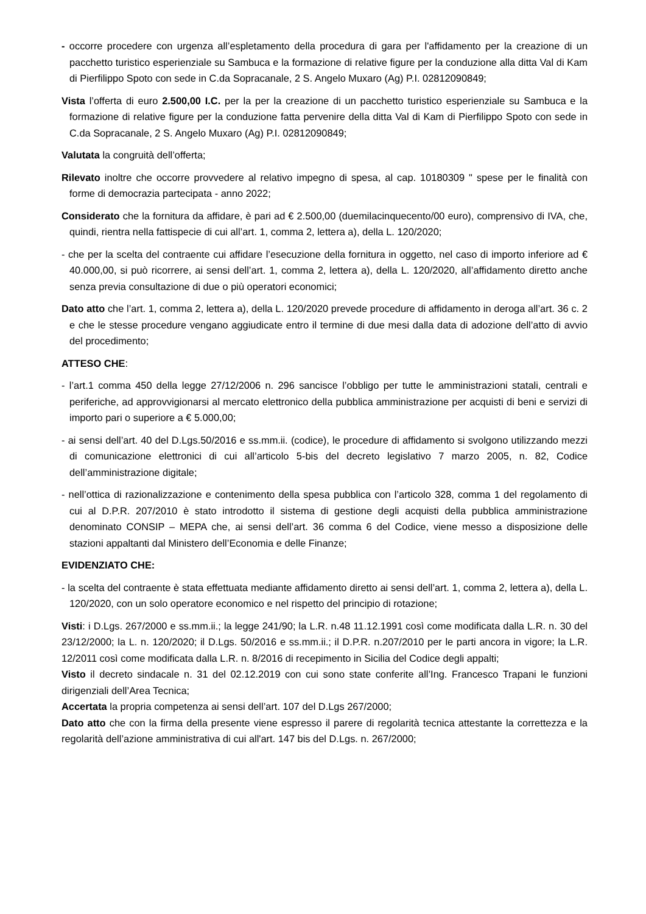- occorre procedere con urgenza all’espletamento della procedura di gara per l'affidamento per la creazione di un pacchetto turistico esperienziale su Sambuca e la formazione di relative figure per la conduzione alla ditta Val di Kam di Pierfilippo Spoto con sede in C.da Sopracanale, 2 S. Angelo Muxaro (Ag) P.I. 02812090849;
Vista l’offerta di euro 2.500,00 I.C. per la per la creazione di un pacchetto turistico esperienziale su Sambuca e la formazione di relative figure per la conduzione fatta pervenire della ditta Val di Kam di Pierfilippo Spoto con sede in C.da Sopracanale, 2 S. Angelo Muxaro (Ag) P.I. 02812090849;
Valutata la congruità dell’offerta;
Rilevato inoltre che occorre provvedere al relativo impegno di spesa, al cap. 10180309 " spese per le finalità con forme di democrazia partecipata - anno 2022;
Considerato che la fornitura da affidare, è pari ad € 2.500,00 (duemilacinquecento/00 euro), comprensivo di IVA, che, quindi, rientra nella fattispecie di cui all’art. 1, comma 2, lettera a), della L. 120/2020;
- che per la scelta del contraente cui affidare l’esecuzione della fornitura in oggetto, nel caso di importo inferiore ad € 40.000,00, si può ricorrere, ai sensi dell’art. 1, comma 2, lettera a), della L. 120/2020, all’affidamento diretto anche senza previa consultazione di due o più operatori economici;
Dato atto che l’art. 1, comma 2, lettera a), della L. 120/2020 prevede procedure di affidamento in deroga all’art. 36 c. 2 e che le stesse procedure vengano aggiudicate entro il termine di due mesi dalla data di adozione dell’atto di avvio del procedimento;
ATTESO CHE:
- l’art.1 comma 450 della legge 27/12/2006 n. 296 sancisce l’obbligo per tutte le amministrazioni statali, centrali e periferiche, ad approvvigionarsi al mercato elettronico della pubblica amministrazione per acquisti di beni e servizi di importo pari o superiore a € 5.000,00;
- ai sensi dell’art. 40 del D.Lgs.50/2016 e ss.mm.ii. (codice), le procedure di affidamento si svolgono utilizzando mezzi di comunicazione elettronici di cui all’articolo 5-bis del decreto legislativo 7 marzo 2005, n. 82, Codice dell’amministrazione digitale;
- nell’ottica di razionalizzazione e contenimento della spesa pubblica con l’articolo 328, comma 1 del regolamento di cui al D.P.R. 207/2010 è stato introdotto il sistema di gestione degli acquisti della pubblica amministrazione denominato CONSIP – MEPA che, ai sensi dell’art. 36 comma 6 del Codice, viene messo a disposizione delle stazioni appaltanti dal Ministero dell’Economia e delle Finanze;
EVIDENZIATO CHE:
- la scelta del contraente è stata effettuata mediante affidamento diretto ai sensi dell’art. 1, comma 2, lettera a), della L. 120/2020, con un solo operatore economico e nel rispetto del principio di rotazione;
Visti: i D.Lgs. 267/2000 e ss.mm.ii.; la legge 241/90; la L.R. n.48 11.12.1991 così come modificata dalla L.R. n. 30 del 23/12/2000; la L. n. 120/2020; il D.Lgs. 50/2016 e ss.mm.ii.; il D.P.R. n.207/2010 per le parti ancora in vigore; la L.R. 12/2011 così come modificata dalla L.R. n. 8/2016 di recepimento in Sicilia del Codice degli appalti;
Visto il decreto sindacale n. 31 del 02.12.2019 con cui sono state conferite all’Ing. Francesco Trapani le funzioni dirigenziali dell’Area Tecnica;
Accertata la propria competenza ai sensi dell’art. 107 del D.Lgs 267/2000;
Dato atto che con la firma della presente viene espresso il parere di regolarità tecnica attestante la correttezza e la regolarità dell’azione amministrativa di cui all'art. 147 bis del D.Lgs. n. 267/2000;